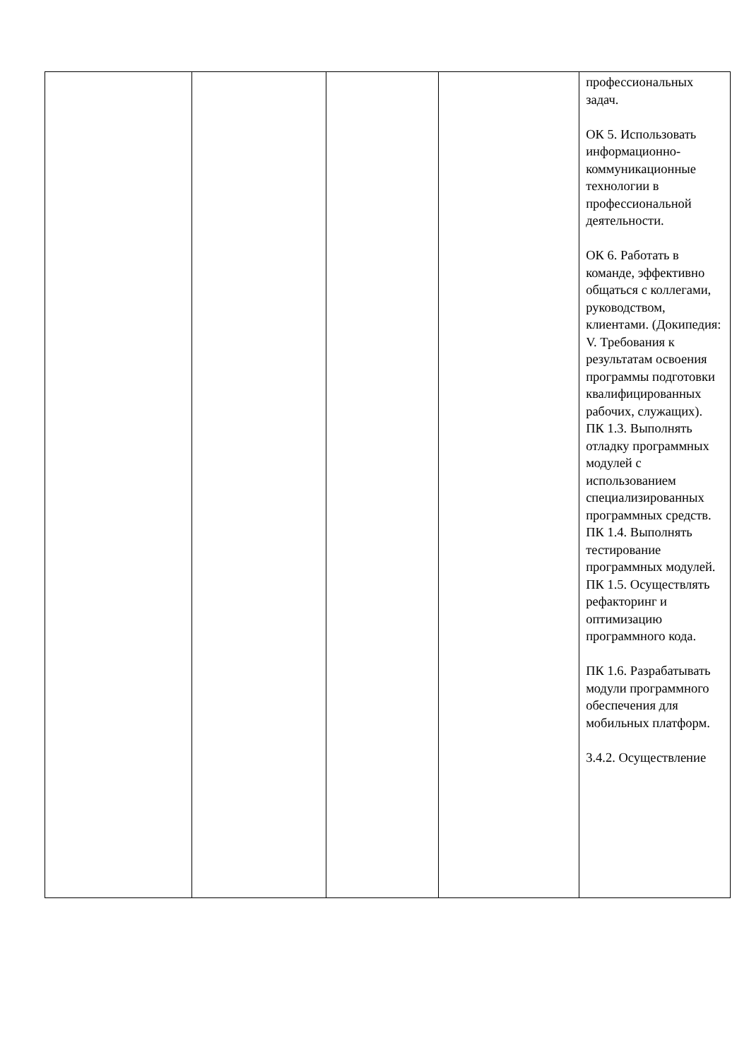| | | | | профессиональных задач. ОК 5. Использовать информационно-коммуникационные технологии в профессиональной деятельности. ОК 6. Работать в команде, эффективно общаться с коллегами, руководством, клиентами. (Докипедия: V. Требования к результатам освоения программы подготовки квалифицированных рабочих, служащих). ПК 1.3. Выполнять отладку программных модулей с использованием специализированных программных средств. ПК 1.4. Выполнять тестирование программных модулей. ПК 1.5. Осуществлять рефакторинг и оптимизацию программного кода. ПК 1.6. Разрабатывать модули программного обеспечения для мобильных платформ. 3.4.2. Осуществление |